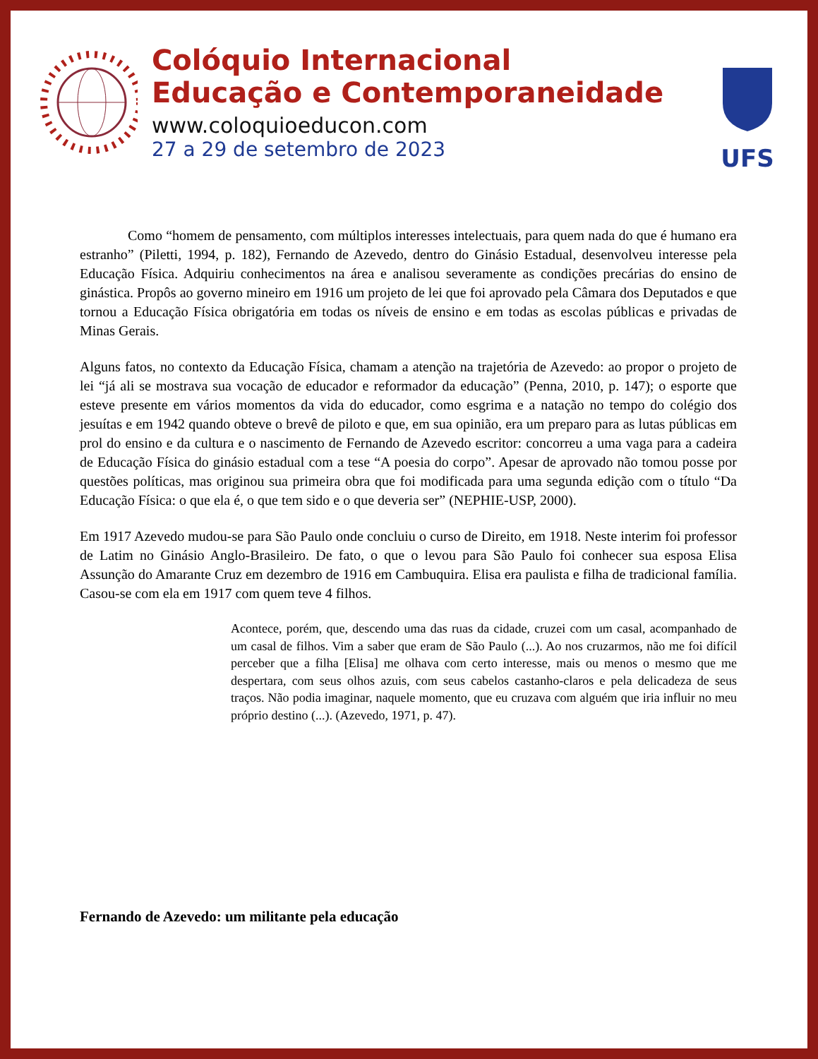Colóquio Internacional
Educação e Contemporaneidade
www.coloquioeducon.com
27 a 29 de setembro de 2023
UFS
Como “homem de pensamento, com múltiplos interesses intelectuais, para quem nada do que é humano era estranho” (Piletti, 1994, p. 182), Fernando de Azevedo, dentro do Ginásio Estadual, desenvolveu interesse pela Educação Física. Adquiriu conhecimentos na área e analisou severamente as condições precárias do ensino de ginástica. Propôs ao governo mineiro em 1916 um projeto de lei que foi aprovado pela Câmara dos Deputados e que tornou a Educação Física obrigatória em todas os níveis de ensino e em todas as escolas públicas e privadas de Minas Gerais.
Alguns fatos, no contexto da Educação Física, chamam a atenção na trajetória de Azevedo: ao propor o projeto de lei “já ali se mostrava sua vocação de educador e reformador da educação” (Penna, 2010, p. 147); o esporte que esteve presente em vários momentos da vida do educador, como esgrima e a natação no tempo do colégio dos jesuítas e em 1942 quando obteve o brevê de piloto e que, em sua opinião, era um preparo para as lutas públicas em prol do ensino e da cultura e o nascimento de Fernando de Azevedo escritor: concorreu a uma vaga para a cadeira de Educação Física do ginásio estadual com a tese “A poesia do corpo”. Apesar de aprovado não tomou posse por questões políticas, mas originou sua primeira obra que foi modificada para uma segunda edição com o título “Da Educação Física: o que ela é, o que tem sido e o que deveria ser” (NEPHIE-USP, 2000).
Em 1917 Azevedo mudou-se para São Paulo onde concluiu o curso de Direito, em 1918. Neste interim foi professor de Latim no Ginásio Anglo-Brasileiro. De fato, o que o levou para São Paulo foi conhecer sua esposa Elisa Assunção do Amarante Cruz em dezembro de 1916 em Cambuquira. Elisa era paulista e filha de tradicional família. Casou-se com ela em 1917 com quem teve 4 filhos.
Acontece, porém, que, descendo uma das ruas da cidade, cruzei com um casal, acompanhado de um casal de filhos. Vim a saber que eram de São Paulo (...). Ao nos cruzarmos, não me foi difícil perceber que a filha [Elisa] me olhava com certo interesse, mais ou menos o mesmo que me despertara, com seus olhos azuis, com seus cabelos castanho-claros e pela delicadeza de seus traços. Não podia imaginar, naquele momento, que eu cruzava com alguém que iria influir no meu próprio destino (...). (Azevedo, 1971, p. 47).
Fernando de Azevedo: um militante pela educação